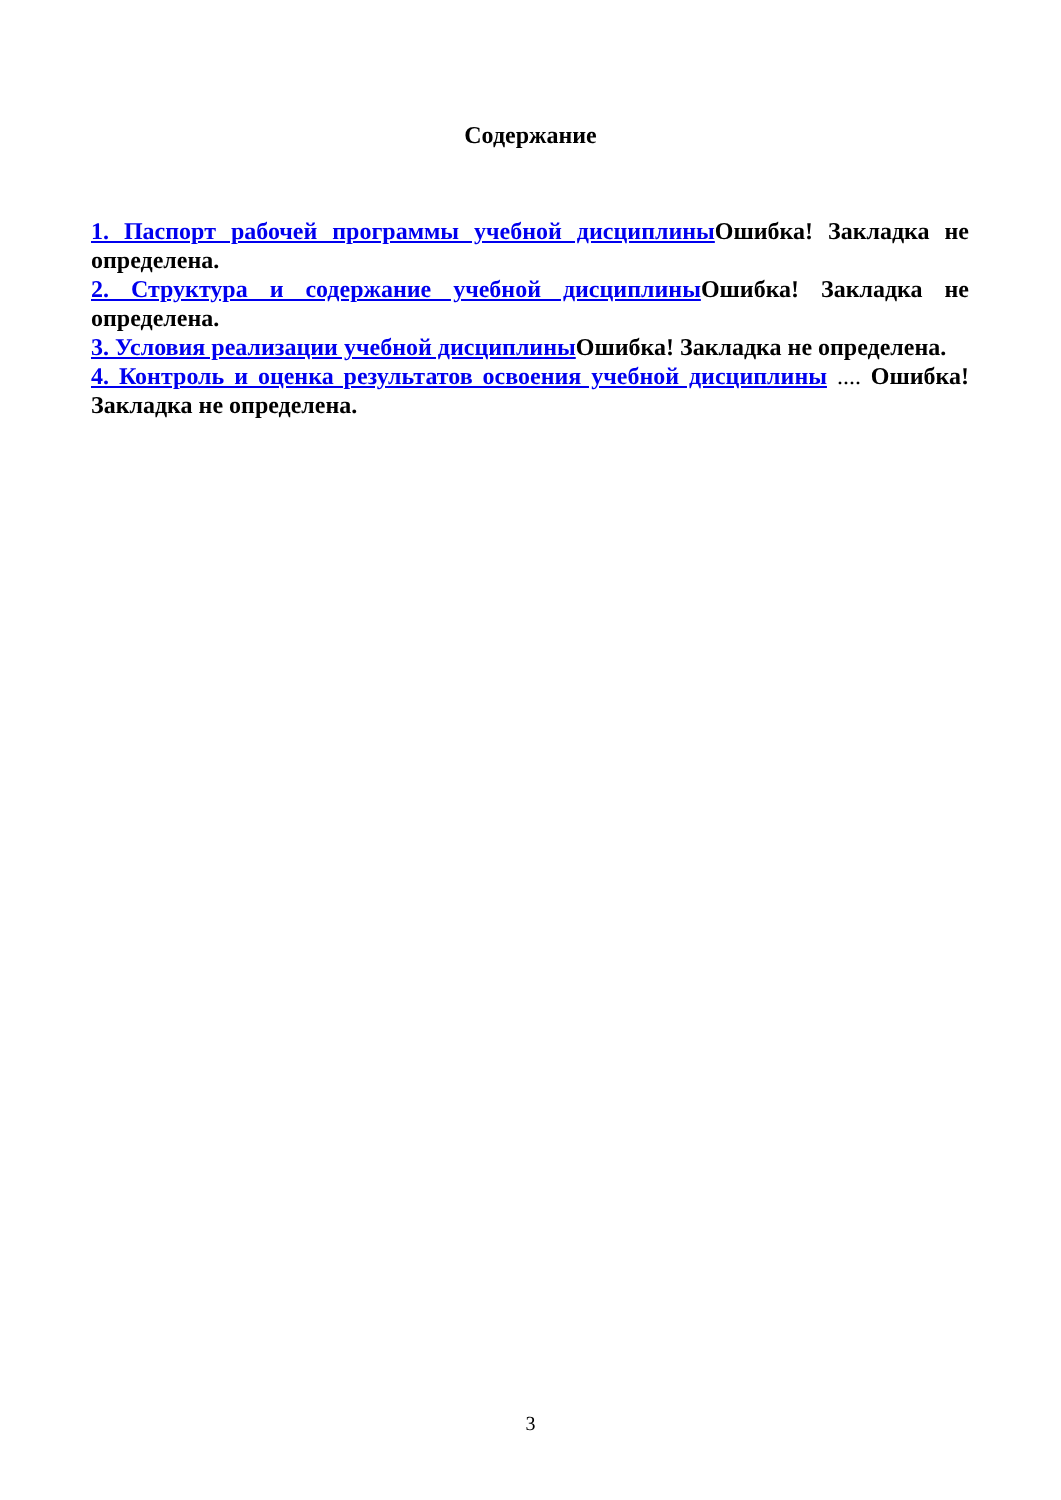Содержание
1. Паспорт рабочей программы учебной дисциплины Ошибка! Закладка не определена.
2. Структура и содержание учебной дисциплины Ошибка! Закладка не определена.
3. Условия реализации учебной дисциплины Ошибка! Закладка не определена.
4. Контроль и оценка результатов освоения учебной дисциплины .... Ошибка! Закладка не определена.
3